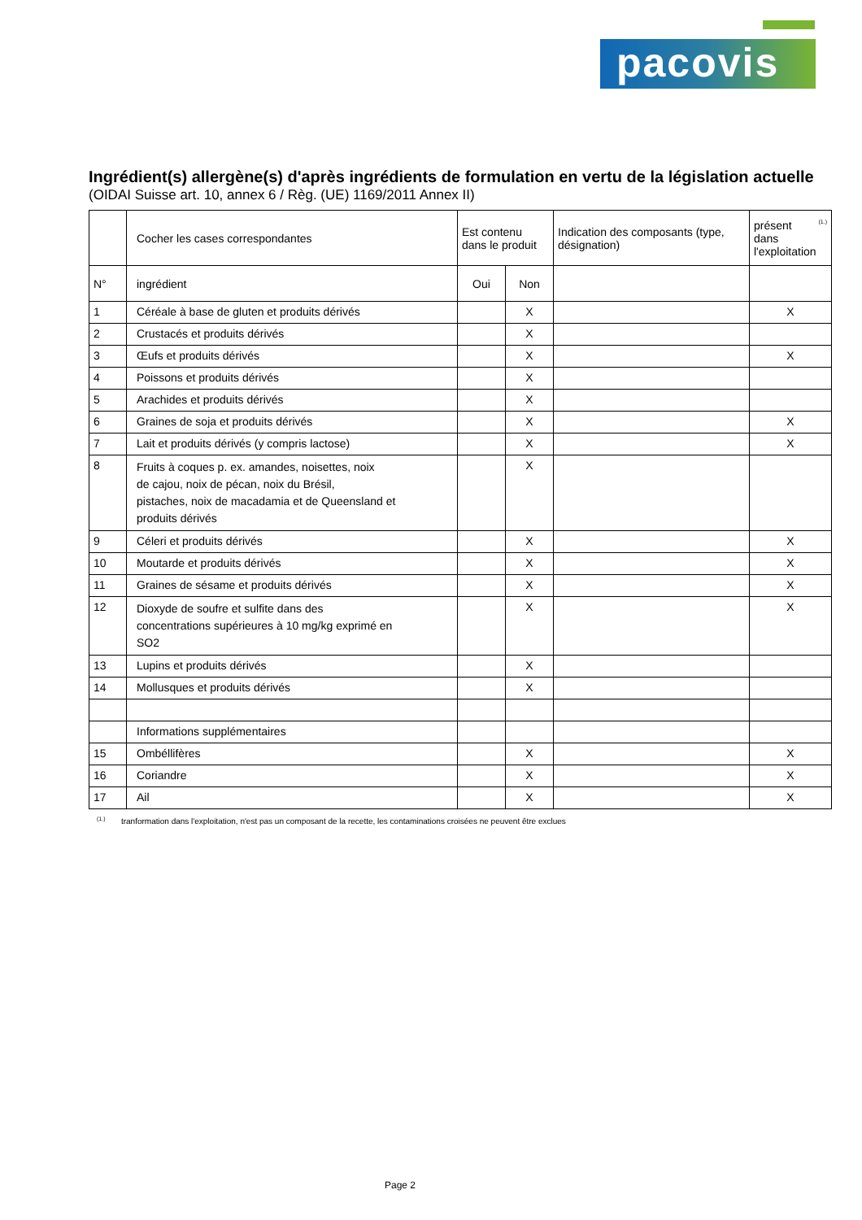pacovis
Ingrédient(s) allergène(s) d'après ingrédients de formulation en vertu de la législation actuelle
(OIDAI Suisse art. 10, annex 6 / Règ. (UE) 1169/2011 Annex II)
| | Cocher les cases correspondantes | Est contenu dans le produit | | Indication des composants (type, désignation) | <sup>(1.)</sup> présent dans l'exploitation |
| --- | --- | --- | --- | --- | --- |
| N° | ingrédient | Oui | Non | | |
| 1 | Céréale à base de gluten et produits dérivés | | X | | X |
| 2 | Crustacés et produits dérivés | | X | | |
| 3 | Œufs et produits dérivés | | X | | X |
| 4 | Poissons et produits dérivés | | X | | |
| 5 | Arachides et produits dérivés | | X | | |
| 6 | Graines de soja et produits dérivés | | X | | X |
| 7 | Lait et produits dérivés (y compris lactose) | | X | | X |
| 8 | Fruits à coques p. ex. amandes, noisettes, noix de cajou, noix de pécan, noix du Brésil, pistaches, noix de macadamia et de Queensland et produits dérivés | | X | | |
| 9 | Céleri et produits dérivés | | X | | X |
| 10 | Moutarde et produits dérivés | | X | | X |
| 11 | Graines de sésame et produits dérivés | | X | | X |
| 12 | Dioxyde de soufre et sulfite dans des concentrations supérieures à 10 mg/kg exprimé en SO2 | | X | | X |
| 13 | Lupins et produits dérivés | | X | | |
| 14 | Mollusques et produits dérivés | | X | | |
| | Informations supplémentaires | | | | |
| 15 | Ombéllifères | | X | | X |
| 16 | Coriandre | | X | | X |
| 17 | Ail | | X | | X |
<sup>(1.)</sup> tranformation dans l'exploitation, n'est pas un composant de la recette, les contaminations croisées ne peuvent être exclues
Page 2